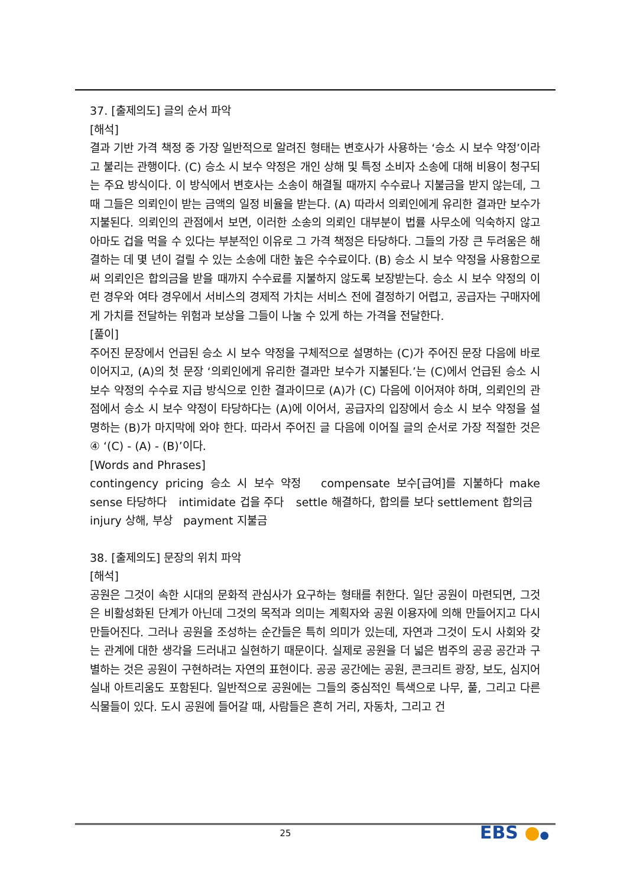37. [출제의도] 글의 순서 파악
[해석]
결과 기반 가격 책정 중 가장 일반적으로 알려진 형태는 변호사가 사용하는 ‘승소 시 보수 약정’이라고 불리는 관행이다. (C) 승소 시 보수 약정은 개인 상해 및 특정 소비자 소송에 대해 비용이 청구되는 주요 방식이다. 이 방식에서 변호사는 소송이 해결될 때까지 수수료나 지불금을 받지 않는데, 그 때 그들은 의뢰인이 받는 금액의 일정 비율을 받는다. (A) 따라서 의뢰인에게 유리한 결과만 보수가 지불된다. 의뢰인의 관점에서 보면, 이러한 소송의 의뢰인 대부분이 법률 사무소에 익숙하지 않고 아마도 겁을 먹을 수 있다는 부분적인 이유로 그 가격 책정은 타당하다. 그들의 가장 큰 두려움은 해결하는 데 몇 년이 걸릴 수 있는 소송에 대한 높은 수수료이다. (B) 승소 시 보수 약정을 사용함으로써 의뢰인은 합의금을 받을 때까지 수수료를 지불하지 않도록 보장받는다. 승소 시 보수 약정의 이런 경우와 여타 경우에서 서비스의 경제적 가치는 서비스 전에 결정하기 어렵고, 공급자는 구매자에게 가치를 전달하는 위험과 보상을 그들이 나눌 수 있게 하는 가격을 전달한다.
[풀이]
주어진 문장에서 언급된 승소 시 보수 약정을 구체적으로 설명하는 (C)가 주어진 문장 다음에 바로 이어지고, (A)의 첫 문장 ‘의뢰인에게 유리한 결과만 보수가 지불된다.’는 (C)에서 언급된 승소 시 보수 약정의 수수료 지급 방식으로 인한 결과이므로 (A)가 (C) 다음에 이어져야 하며, 의뢰인의 관점에서 승소 시 보수 약정이 타당하다는 (A)에 이어서, 공급자의 입장에서 승소 시 보수 약정을 설명하는 (B)가 마지막에 와야 한다. 따라서 주어진 글 다음에 이어질 글의 순서로 가장 적절한 것은 ④ ‘(C) - (A) - (B)’이다.
[Words and Phrases]
contingency pricing 승소 시 보수 약정 compensate 보수[급여]를 지불하다 make sense 타당하다 intimidate 겁을 주다 settle 해결하다, 합의를 보다 settlement 합의금 injury 상해, 부상 payment 지불금
38. [출제의도] 문장의 위치 파악
[해석]
공원은 그것이 속한 시대의 문화적 관심사가 요구하는 형태를 취한다. 일단 공원이 마련되면, 그것은 비활성화된 단계가 아닌데 그것의 목적과 의미는 계획자와 공원 이용자에 의해 만들어지고 다시 만들어진다. 그러나 공원을 조성하는 순간들은 특히 의미가 있는데, 자연과 그것이 도시 사회와 갖는 관계에 대한 생각을 드러내고 실현하기 때문이다. 실제로 공원을 더 넓은 범주의 공공 공간과 구별하는 것은 공원이 구현하려는 자연의 표현이다. 공공 공간에는 공원, 콘크리트 광장, 보도, 심지어 실내 아트리움도 포함된다. 일반적으로 공원에는 그들의 중심적인 특색으로 나무, 풀, 그리고 다른 식물들이 있다. 도시 공원에 들어갈 때, 사람들은 흔히 거리, 자동차, 그리고 건
25 EBS ●●